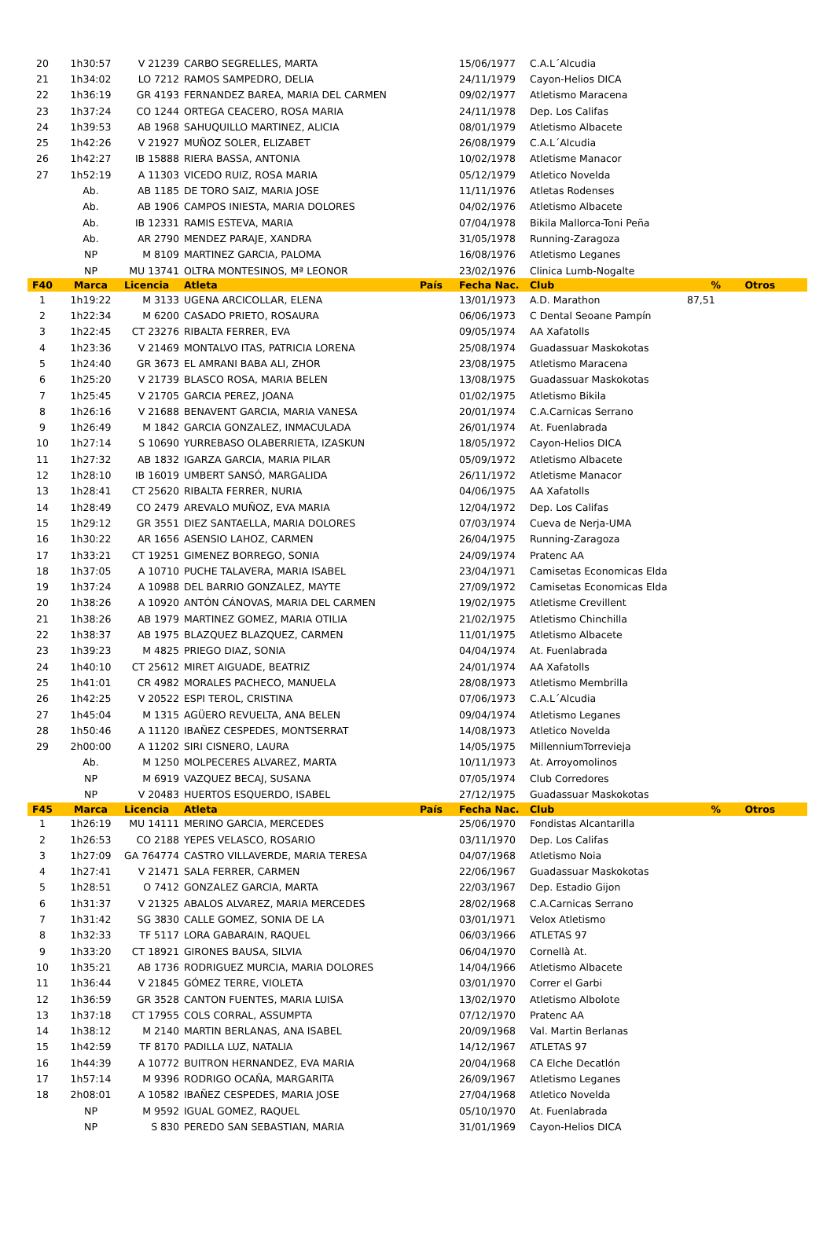| 20 | 1h30:57 | V 21239 | CARBO SEGRELLES, MARTA | | 15/06/1977 | C.A.L´Alcudia | | |
| 21 | 1h34:02 | LO 7212 | RAMOS SAMPEDRO, DELIA | | 24/11/1979 | Cayon-Helios DICA | | |
| 22 | 1h36:19 | GR 4193 | FERNANDEZ BAREA, MARIA DEL CARMEN | | 09/02/1977 | Atletismo Maracena | | |
| 23 | 1h37:24 | CO 1244 | ORTEGA CEACERO, ROSA MARIA | | 24/11/1978 | Dep. Los Califas | | |
| 24 | 1h39:53 | AB 1968 | SAHUQUILLO MARTINEZ, ALICIA | | 08/01/1979 | Atletismo Albacete | | |
| 25 | 1h42:26 | V 21927 | MUÑOZ SOLER, ELIZABET | | 26/08/1979 | C.A.L´Alcudia | | |
| 26 | 1h42:27 | IB 15888 | RIERA BASSA, ANTONIA | | 10/02/1978 | Atletisme Manacor | | |
| 27 | 1h52:19 | A 11303 | VICEDO RUIZ, ROSA MARIA | | 05/12/1979 | Atletico Novelda | | |
| | Ab. | AB 1185 | DE TORO SAIZ, MARIA JOSE | | 11/11/1976 | Atletas Rodenses | | |
| | Ab. | AB 1906 | CAMPOS INIESTA, MARIA DOLORES | | 04/02/1976 | Atletismo Albacete | | |
| | Ab. | IB 12331 | RAMIS ESTEVA, MARIA | | 07/04/1978 | Bikila Mallorca-Toni Peña | | |
| | Ab. | AR 2790 | MENDEZ PARAJE, XANDRA | | 31/05/1978 | Running-Zaragoza | | |
| | NP | M 8109 | MARTINEZ GARCIA, PALOMA | | 16/08/1976 | Atletismo Leganes | | |
| | NP | MU 13741 | OLTRA MONTESINOS, Mª LEONOR | | 23/02/1976 | Clinica Lumb-Nogalte | | |
| F40 | Marca | Licencia | Atleta | País | Fecha Nac. | Club | % | Otros |
| 1 | 1h19:22 | M 3133 | UGENA ARCICOLLAR, ELENA | | 13/01/1973 | A.D. Marathon | 87,51 | |
| 2 | 1h22:34 | M 6200 | CASADO PRIETO, ROSAURA | | 06/06/1973 | C Dental Seoane Pampín | | |
| 3 | 1h22:45 | CT 23276 | RIBALTA FERRER, EVA | | 09/05/1974 | AA Xafatolls | | |
| 4 | 1h23:36 | V 21469 | MONTALVO ITAS, PATRICIA LORENA | | 25/08/1974 | Guadassuar Maskokotas | | |
| 5 | 1h24:40 | GR 3673 | EL AMRANI BABA ALI, ZHOR | | 23/08/1975 | Atletismo Maracena | | |
| 6 | 1h25:20 | V 21739 | BLASCO ROSA, MARIA BELEN | | 13/08/1975 | Guadassuar Maskokotas | | |
| 7 | 1h25:45 | V 21705 | GARCIA PEREZ, JOANA | | 01/02/1975 | Atletismo Bikila | | |
| 8 | 1h26:16 | V 21688 | BENAVENT GARCIA, MARIA VANESA | | 20/01/1974 | C.A.Carnicas Serrano | | |
| 9 | 1h26:49 | M 1842 | GARCIA GONZALEZ, INMACULADA | | 26/01/1974 | At. Fuenlabrada | | |
| 10 | 1h27:14 | S 10690 | YURREBASO OLABERRIETA, IZASKUN | | 18/05/1972 | Cayon-Helios DICA | | |
| 11 | 1h27:32 | AB 1832 | IGARZA GARCIA, MARIA PILAR | | 05/09/1972 | Atletismo Albacete | | |
| 12 | 1h28:10 | IB 16019 | UMBERT SANSÓ, MARGALIDA | | 26/11/1972 | Atletisme Manacor | | |
| 13 | 1h28:41 | CT 25620 | RIBALTA FERRER, NURIA | | 04/06/1975 | AA Xafatolls | | |
| 14 | 1h28:49 | CO 2479 | AREVALO MUÑOZ, EVA MARIA | | 12/04/1972 | Dep. Los Califas | | |
| 15 | 1h29:12 | GR 3551 | DIEZ SANTAELLA, MARIA DOLORES | | 07/03/1974 | Cueva de Nerja-UMA | | |
| 16 | 1h30:22 | AR 1656 | ASENSIO LAHOZ, CARMEN | | 26/04/1975 | Running-Zaragoza | | |
| 17 | 1h33:21 | CT 19251 | GIMENEZ BORREGO, SONIA | | 24/09/1974 | Pratenc AA | | |
| 18 | 1h37:05 | A 10710 | PUCHE TALAVERA, MARIA ISABEL | | 23/04/1971 | Camisetas Economicas Elda | | |
| 19 | 1h37:24 | A 10988 | DEL BARRIO GONZALEZ, MAYTE | | 27/09/1972 | Camisetas Economicas Elda | | |
| 20 | 1h38:26 | A 10920 | ANTÓN CÁNOVAS, MARIA DEL CARMEN | | 19/02/1975 | Atletisme Crevillent | | |
| 21 | 1h38:26 | AB 1979 | MARTINEZ GOMEZ, MARIA OTILIA | | 21/02/1975 | Atletismo Chinchilla | | |
| 22 | 1h38:37 | AB 1975 | BLAZQUEZ BLAZQUEZ, CARMEN | | 11/01/1975 | Atletismo Albacete | | |
| 23 | 1h39:23 | M 4825 | PRIEGO DIAZ, SONIA | | 04/04/1974 | At. Fuenlabrada | | |
| 24 | 1h40:10 | CT 25612 | MIRET AIGUADE, BEATRIZ | | 24/01/1974 | AA Xafatolls | | |
| 25 | 1h41:01 | CR 4982 | MORALES PACHECO, MANUELA | | 28/08/1973 | Atletismo Membrilla | | |
| 26 | 1h42:25 | V 20522 | ESPI TEROL, CRISTINA | | 07/06/1973 | C.A.L´Alcudia | | |
| 27 | 1h45:04 | M 1315 | AGÜERO REVUELTA, ANA BELEN | | 09/04/1974 | Atletismo Leganes | | |
| 28 | 1h50:46 | A 11120 | IBAÑEZ CESPEDES, MONTSERRAT | | 14/08/1973 | Atletico Novelda | | |
| 29 | 2h00:00 | A 11202 | SIRI CISNERO, LAURA | | 14/05/1975 | MillenniumTorrevieja | | |
| | Ab. | M 1250 | MOLPECERES ALVAREZ, MARTA | | 10/11/1973 | At. Arroyomolinos | | |
| | NP | M 6919 | VAZQUEZ BECAJ, SUSANA | | 07/05/1974 | Club Corredores | | |
| | NP | V 20483 | HUERTOS ESQUERDO, ISABEL | | 27/12/1975 | Guadassuar Maskokotas | | |
| F45 | Marca | Licencia | Atleta | País | Fecha Nac. | Club | % | Otros |
| 1 | 1h26:19 | MU 14111 | MERINO GARCIA, MERCEDES | | 25/06/1970 | Fondistas Alcantarilla | | |
| 2 | 1h26:53 | CO 2188 | YEPES VELASCO, ROSARIO | | 03/11/1970 | Dep. Los Califas | | |
| 3 | 1h27:09 | GA 764774 | CASTRO VILLAVERDE, MARIA TERESA | | 04/07/1968 | Atletismo Noia | | |
| 4 | 1h27:41 | V 21471 | SALA FERRER, CARMEN | | 22/06/1967 | Guadassuar Maskokotas | | |
| 5 | 1h28:51 | O 7412 | GONZALEZ GARCIA, MARTA | | 22/03/1967 | Dep. Estadio Gijon | | |
| 6 | 1h31:37 | V 21325 | ABALOS ALVAREZ, MARIA MERCEDES | | 28/02/1968 | C.A.Carnicas Serrano | | |
| 7 | 1h31:42 | SG 3830 | CALLE GOMEZ, SONIA DE LA | | 03/01/1971 | Velox Atletismo | | |
| 8 | 1h32:33 | TF 5117 | LORA GABARAIN, RAQUEL | | 06/03/1966 | ATLETAS 97 | | |
| 9 | 1h33:20 | CT 18921 | GIRONES BAUSA, SILVIA | | 06/04/1970 | Cornellà At. | | |
| 10 | 1h35:21 | AB 1736 | RODRIGUEZ MURCIA, MARIA DOLORES | | 14/04/1966 | Atletismo Albacete | | |
| 11 | 1h36:44 | V 21845 | GÓMEZ TERRE, VIOLETA | | 03/01/1970 | Correr el Garbi | | |
| 12 | 1h36:59 | GR 3528 | CANTON FUENTES, MARIA LUISA | | 13/02/1970 | Atletismo Albolote | | |
| 13 | 1h37:18 | CT 17955 | COLS CORRAL, ASSUMPTA | | 07/12/1970 | Pratenc AA | | |
| 14 | 1h38:12 | M 2140 | MARTIN BERLANAS, ANA ISABEL | | 20/09/1968 | Val. Martin Berlanas | | |
| 15 | 1h42:59 | TF 8170 | PADILLA LUZ, NATALIA | | 14/12/1967 | ATLETAS 97 | | |
| 16 | 1h44:39 | A 10772 | BUITRON HERNANDEZ, EVA MARIA | | 20/04/1968 | CA Elche Decatlón | | |
| 17 | 1h57:14 | M 9396 | RODRIGO OCAÑA, MARGARITA | | 26/09/1967 | Atletismo Leganes | | |
| 18 | 2h08:01 | A 10582 | IBAÑEZ CESPEDES, MARIA JOSE | | 27/04/1968 | Atletico Novelda | | |
| | NP | M 9592 | IGUAL GOMEZ, RAQUEL | | 05/10/1970 | At. Fuenlabrada | | |
| | NP | S 830 | PEREDO SAN SEBASTIAN, MARIA | | 31/01/1969 | Cayon-Helios DICA | | |